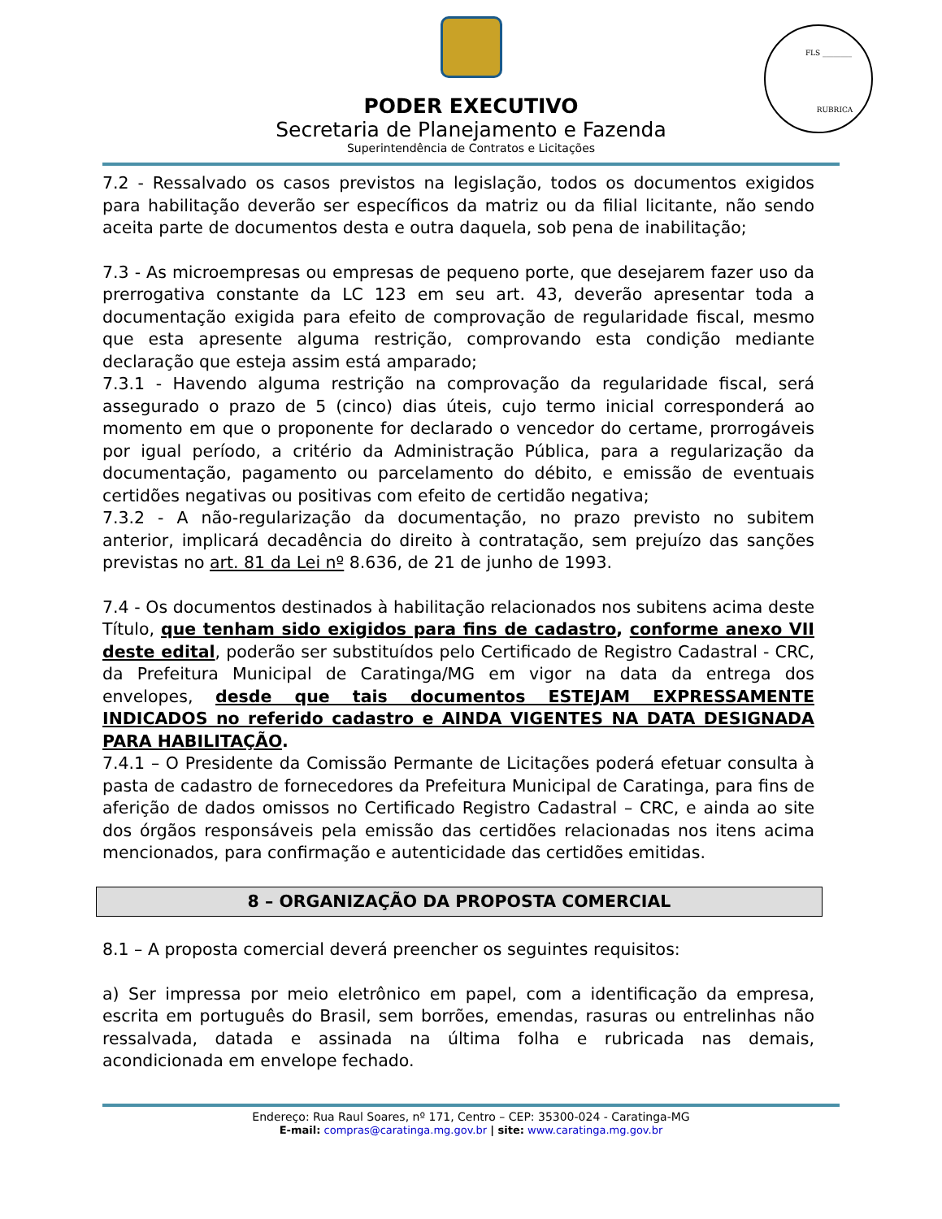PODER EXECUTIVO
Secretaria de Planejamento e Fazenda
Superintendência de Contratos e Licitações
FLS ________
RUBRICA
7.2 - Ressalvado os casos previstos na legislação, todos os documentos exigidos para habilitação deverão ser específicos da matriz ou da filial licitante, não sendo aceita parte de documentos desta e outra daquela, sob pena de inabilitação;
7.3 - As microempresas ou empresas de pequeno porte, que desejarem fazer uso da prerrogativa constante da LC 123 em seu art. 43, deverão apresentar toda a documentação exigida para efeito de comprovação de regularidade fiscal, mesmo que esta apresente alguma restrição, comprovando esta condição mediante declaração que esteja assim está amparado;
7.3.1 - Havendo alguma restrição na comprovação da regularidade fiscal, será assegurado o prazo de 5 (cinco) dias úteis, cujo termo inicial corresponderá ao momento em que o proponente for declarado o vencedor do certame, prorrogáveis por igual período, a critério da Administração Pública, para a regularização da documentação, pagamento ou parcelamento do débito, e emissão de eventuais certidões negativas ou positivas com efeito de certidão negativa;
7.3.2 - A não-regularização da documentação, no prazo previsto no subitem anterior, implicará decadência do direito à contratação, sem prejuízo das sanções previstas no art. 81 da Lei nº 8.636, de 21 de junho de 1993.
7.4 - Os documentos destinados à habilitação relacionados nos subitens acima deste Título, que tenham sido exigidos para fins de cadastro, conforme anexo VII deste edital, poderão ser substituídos pelo Certificado de Registro Cadastral - CRC, da Prefeitura Municipal de Caratinga/MG em vigor na data da entrega dos envelopes, desde que tais documentos ESTEJAM EXPRESSAMENTE INDICADOS no referido cadastro e AINDA VIGENTES NA DATA DESIGNADA PARA HABILITAÇÃO.
7.4.1 – O Presidente da Comissão Permante de Licitações poderá efetuar consulta à pasta de cadastro de fornecedores da Prefeitura Municipal de Caratinga, para fins de aferição de dados omissos no Certificado Registro Cadastral – CRC, e ainda ao site dos órgãos responsáveis pela emissão das certidões relacionadas nos itens acima mencionados, para confirmação e autenticidade das certidões emitidas.
8 – ORGANIZAÇÃO DA PROPOSTA COMERCIAL
8.1 – A proposta comercial deverá preencher os seguintes requisitos:
a) Ser impressa por meio eletrônico em papel, com a identificação da empresa, escrita em português do Brasil, sem borrões, emendas, rasuras ou entrelinhas não ressalvada, datada e assinada na última folha e rubricada nas demais, acondicionada em envelope fechado.
Endereço: Rua Raul Soares, nº 171, Centro – CEP: 35300-024 - Caratinga-MG
E-mail: compras@caratinga.mg.gov.br | site: www.caratinga.mg.gov.br